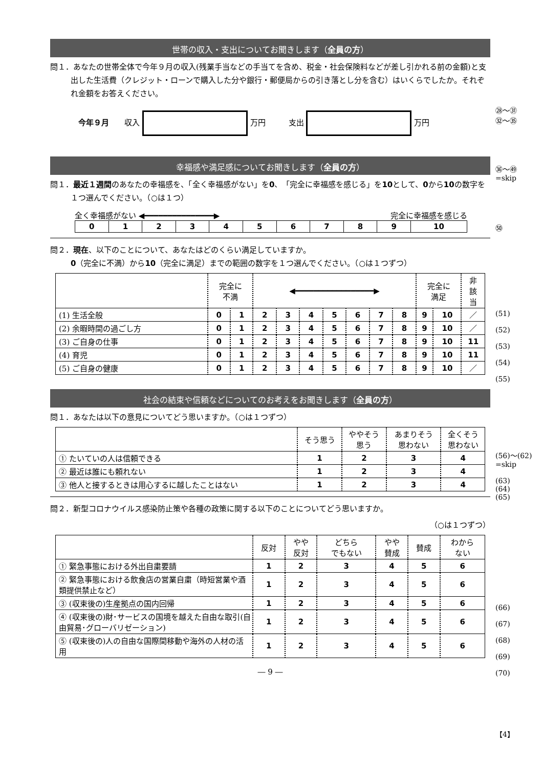世帯の収入・支出についてお聞きします（全員の方）
問１．あなたの世帯全体で今年９月の収入(残業手当などの手当てを含め、税金・社会保険料などが差し引かれる前の金額)と支出した生活費（クレジット・ローンで購入した分や銀行・郵便局からの引き落とし分を含む）はいくらでしたか。それぞれ金額をお答えください。
今年９月　　収入 万円　　　支出 万円
幸福感や満足感についてお聞きします（全員の方）
問１．最近１週間のあなたの幸福感を、「全く幸福感がない」を0、「完全に幸福感を感じる」を10として、0から10の数字を１つ選んでください。（○は１つ）
全く幸福感がない ◀━━━━━━━━━━━━━━━▶ 完全に幸福感を感じる
| 0 | 1 | 2 | 3 | 4 | 5 | 6 | 7 | 8 | 9 | 10 |
問２．現在、以下のことについて、あなたはどのくらい満足していますか。
0（完全に不満）から10（完全に満足）までの範囲の数字を１つ選んでください。（○は１つずつ）
| | 完全に 不満 | | ◀━━━━━━━━━━━━━━━━━▶ | | | | | | | 完全に 満足 | | 非 該 当 |
| (1) 生活全般 | 0 | 1 | 2 | 3 | 4 | 5 | 6 | 7 | 8 | 9 | 10 | ／ |
| (2) 余暇時間の過ごし方 | 0 | 1 | 2 | 3 | 4 | 5 | 6 | 7 | 8 | 9 | 10 | ／ |
| (3) ご自身の仕事 | 0 | 1 | 2 | 3 | 4 | 5 | 6 | 7 | 8 | 9 | 10 | 11 |
| (4) 育児 | 0 | 1 | 2 | 3 | 4 | 5 | 6 | 7 | 8 | 9 | 10 | 11 |
| (5) ご自身の健康 | 0 | 1 | 2 | 3 | 4 | 5 | 6 | 7 | 8 | 9 | 10 | ／ |
社会の結束や信頼などについてのお考えをお聞きします（全員の方）
問１．あなたは以下の意見についてどう思いますか。（○は１つずつ）
| | そう思う | ややそう 思う | あまりそう 思わない | 全くそう 思わない |
| ① たいていの人は信頼できる | 1 | 2 | 3 | 4 |
| ② 最近は誰にも頼れない | 1 | 2 | 3 | 4 |
| ③ 他人と接するときは用心するに越したことはない | 1 | 2 | 3 | 4 |
問２．新型コロナウイルス感染防止策や各種の政策に関する以下のことについてどう思いますか。
（○は１つずつ）
| | 反対 | やや 反対 | どちら でもない | やや 賛成 | 賛成 | わから ない |
| ① 緊急事態における外出自粛要請 | 1 | 2 | 3 | 4 | 5 | 6 |
| ② 緊急事態における飲食店の営業自粛（時短営業や酒類提供禁止など） | 1 | 2 | 3 | 4 | 5 | 6 |
| ③ (収束後の)生産拠点の国内回帰 | 1 | 2 | 3 | 4 | 5 | 6 |
| ④ (収束後の)財･サービスの国境を越えた自由な取引(自由貿易･グローバリゼーション) | 1 | 2 | 3 | 4 | 5 | 6 |
| ⑤ (収束後の)人の自由な国際間移動や海外の人材の活用 | 1 | 2 | 3 | 4 | 5 | 6 |
― 9 ―
㉘～㉛
㉜～㉟
㊱～㊾
=skip
㊿
(51)
(52)
(53)
(54)
(55)
(56)～(62)
=skip
(63)
(64)
(65)
(66)
(67)
(68)
(69)
(70)
【4】